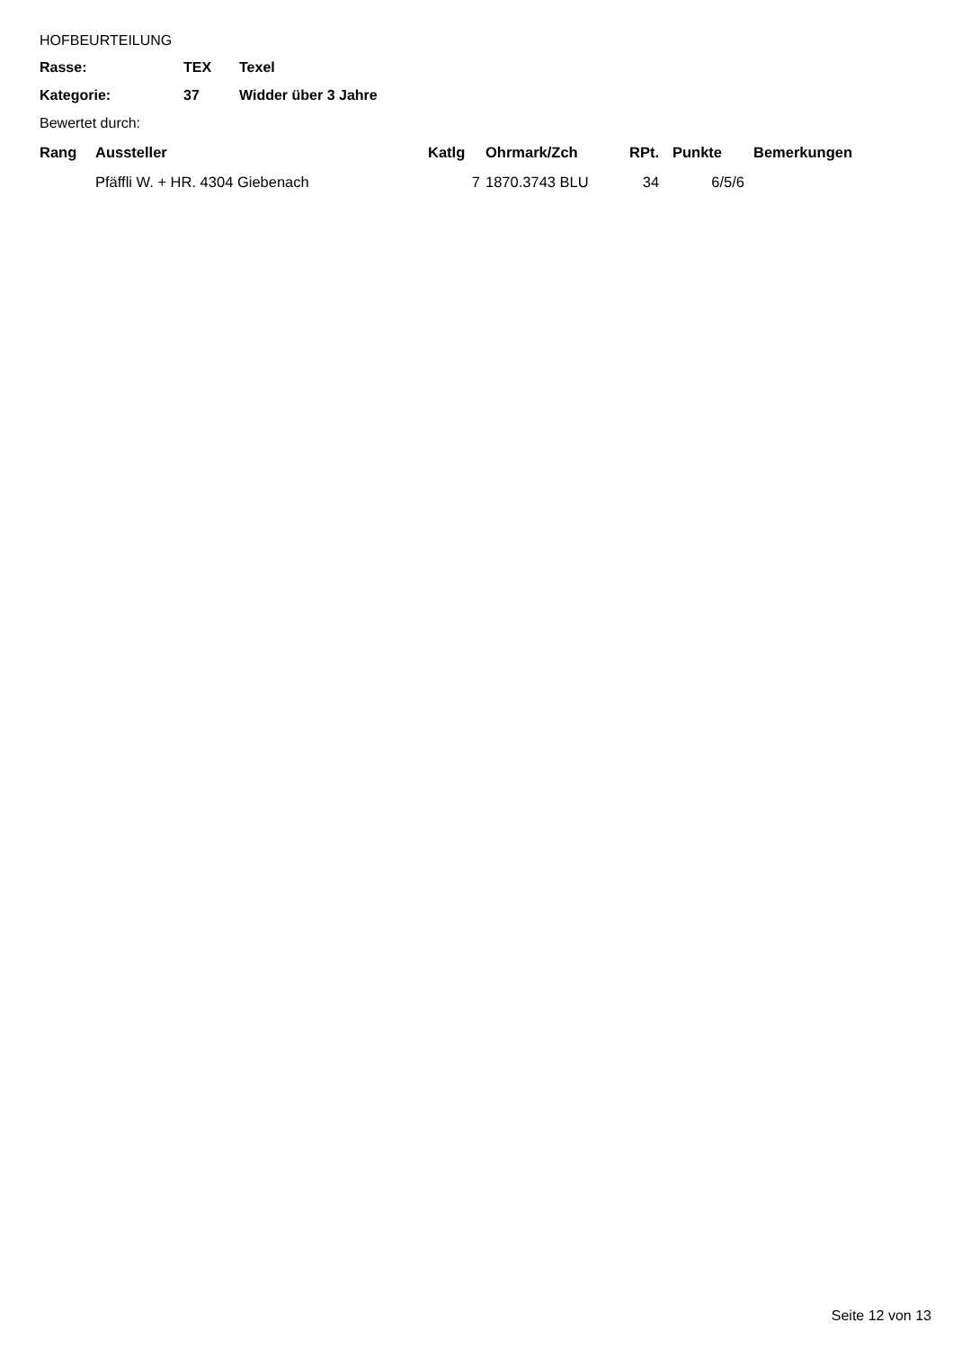HOFBEURTEILUNG
| Rasse: | TEX | Texel |
| Kategorie: | 37 | Widder über 3 Jahre |
Bewertet durch:
| Rang | Aussteller | Katlg | Ohrmark/Zch | RPt. | Punkte | Bemerkungen |
| --- | --- | --- | --- | --- | --- | --- |
| | Pfäffli W. + HR. 4304 Giebenach | 7 | 1870.3743 BLU | 34 | 6/5/6 | |
Seite 12 von 13